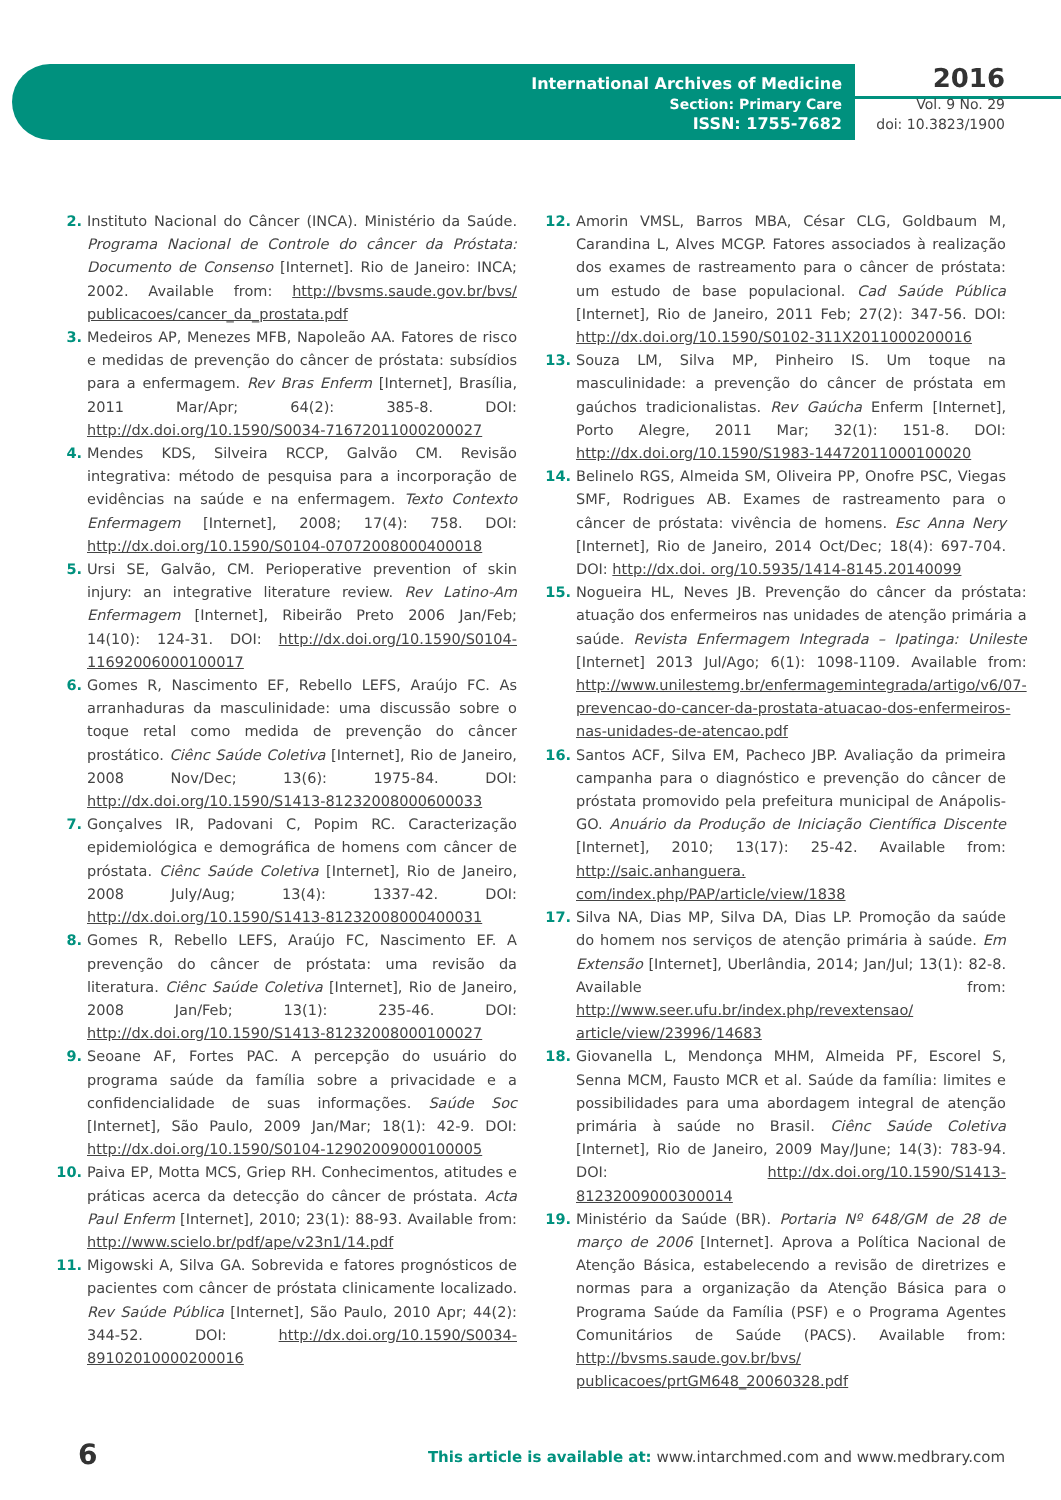International Archives of Medicine
Section: Primary Care
ISSN: 1755-7682
2016
Vol. 9 No. 29
doi: 10.3823/1900
2. Instituto Nacional do Câncer (INCA). Ministério da Saúde. Programa Nacional de Controle do câncer da Próstata: Documento de Consenso [Internet]. Rio de Janeiro: INCA; 2002. Available from: http://bvsms.saude.gov.br/bvs/ publicacoes/cancer_da_prostata.pdf
3. Medeiros AP, Menezes MFB, Napoleão AA. Fatores de risco e medidas de prevenção do câncer de próstata: subsídios para a enfermagem. Rev Bras Enferm [Internet], Brasília, 2011 Mar/Apr; 64(2): 385-8. DOI: http://dx.doi.org/10.1590/S0034-71672011000200027
4. Mendes KDS, Silveira RCCP, Galvão CM. Revisão integrativa: método de pesquisa para a incorporação de evidências na saúde e na enfermagem. Texto Contexto Enfermagem [Internet], 2008; 17(4): 758. DOI: http://dx.doi.org/10.1590/S0104-07072008000400018
5. Ursi SE, Galvão, CM. Perioperative prevention of skin injury: an integrative literature review. Rev Latino-Am Enfermagem [Internet], Ribeirão Preto 2006 Jan/Feb; 14(10): 124-31. DOI: http://dx.doi.org/10.1590/S0104-11692006000100017
6. Gomes R, Nascimento EF, Rebello LEFS, Araújo FC. As arranhaduras da masculinidade: uma discussão sobre o toque retal como medida de prevenção do câncer prostático. Ciênc Saúde Coletiva [Internet], Rio de Janeiro, 2008 Nov/Dec; 13(6): 1975-84. DOI: http://dx.doi.org/10.1590/S1413-81232008000600033
7. Gonçalves IR, Padovani C, Popim RC. Caracterização epidemiológica e demográfica de homens com câncer de próstata. Ciênc Saúde Coletiva [Internet], Rio de Janeiro, 2008 July/Aug; 13(4): 1337-42. DOI: http://dx.doi.org/10.1590/S1413-81232008000400031
8. Gomes R, Rebello LEFS, Araújo FC, Nascimento EF. A prevenção do câncer de próstata: uma revisão da literatura. Ciênc Saúde Coletiva [Internet], Rio de Janeiro, 2008 Jan/Feb; 13(1): 235-46. DOI: http://dx.doi.org/10.1590/S1413-81232008000100027
9. Seoane AF, Fortes PAC. A percepção do usuário do programa saúde da família sobre a privacidade e a confidencialidade de suas informações. Saúde Soc [Internet], São Paulo, 2009 Jan/Mar; 18(1): 42-9. DOI: http://dx.doi.org/10.1590/S0104-12902009000100005
10. Paiva EP, Motta MCS, Griep RH. Conhecimentos, atitudes e práticas acerca da detecção do câncer de próstata. Acta Paul Enferm [Internet], 2010; 23(1): 88-93. Available from: http://www.scielo.br/pdf/ape/v23n1/14.pdf
11. Migowski A, Silva GA. Sobrevida e fatores prognósticos de pacientes com câncer de próstata clinicamente localizado. Rev Saúde Pública [Internet], São Paulo, 2010 Apr; 44(2): 344-52. DOI: http://dx.doi.org/10.1590/S0034-89102010000200016
12. Amorin VMSL, Barros MBA, César CLG, Goldbaum M, Carandina L, Alves MCGP. Fatores associados à realização dos exames de rastreamento para o câncer de próstata: um estudo de base populacional. Cad Saúde Pública [Internet], Rio de Janeiro, 2011 Feb; 27(2): 347-56. DOI: http://dx.doi.org/10.1590/S0102-311X2011000200016
13. Souza LM, Silva MP, Pinheiro IS. Um toque na masculinidade: a prevenção do câncer de próstata em gaúchos tradicionalistas. Rev Gaúcha Enferm [Internet], Porto Alegre, 2011 Mar; 32(1): 151-8. DOI: http://dx.doi.org/10.1590/S1983-14472011000100020
14. Belinelo RGS, Almeida SM, Oliveira PP, Onofre PSC, Viegas SMF, Rodrigues AB. Exames de rastreamento para o câncer de próstata: vivência de homens. Esc Anna Nery [Internet], Rio de Janeiro, 2014 Oct/Dec; 18(4): 697-704. DOI: http://dx.doi. org/10.5935/1414-8145.20140099
15. Nogueira HL, Neves JB. Prevenção do câncer da próstata: atuação dos enfermeiros nas unidades de atenção primária a saúde. Revista Enfermagem Integrada – Ipatinga: Unileste [Internet] 2013 Jul/Ago; 6(1): 1098-1109. Available from: http://www.unilestemg.br/enfermagemintegrada/artigo/v6/07-prevencao-do-cancer-da-prostata-atuacao-dos-enfermeiros-nas-unidades-de-atencao.pdf
16. Santos ACF, Silva EM, Pacheco JBP. Avaliação da primeira campanha para o diagnóstico e prevenção do câncer de próstata promovido pela prefeitura municipal de Anápolis-GO. Anuário da Produção de Iniciação Científica Discente [Internet], 2010; 13(17): 25-42. Available from: http://saic.anhanguera. com/index.php/PAP/article/view/1838
17. Silva NA, Dias MP, Silva DA, Dias LP. Promoção da saúde do homem nos serviços de atenção primária à saúde. Em Extensão [Internet], Uberlândia, 2014; Jan/Jul; 13(1): 82-8. Available from: http://www.seer.ufu.br/index.php/revextensao/ article/view/23996/14683
18. Giovanella L, Mendonça MHM, Almeida PF, Escorel S, Senna MCM, Fausto MCR et al. Saúde da família: limites e possibilidades para uma abordagem integral de atenção primária à saúde no Brasil. Ciênc Saúde Coletiva [Internet], Rio de Janeiro, 2009 May/June; 14(3): 783-94. DOI: http://dx.doi.org/10.1590/S1413-81232009000300014
19. Ministério da Saúde (BR). Portaria Nº 648/GM de 28 de março de 2006 [Internet]. Aprova a Política Nacional de Atenção Básica, estabelecendo a revisão de diretrizes e normas para a organização da Atenção Básica para o Programa Saúde da Família (PSF) e o Programa Agentes Comunitários de Saúde (PACS). Available from: http://bvsms.saude.gov.br/bvs/ publicacoes/prtGM648_20060328.pdf
6
This article is available at: www.intarchmed.com and www.medbrary.com